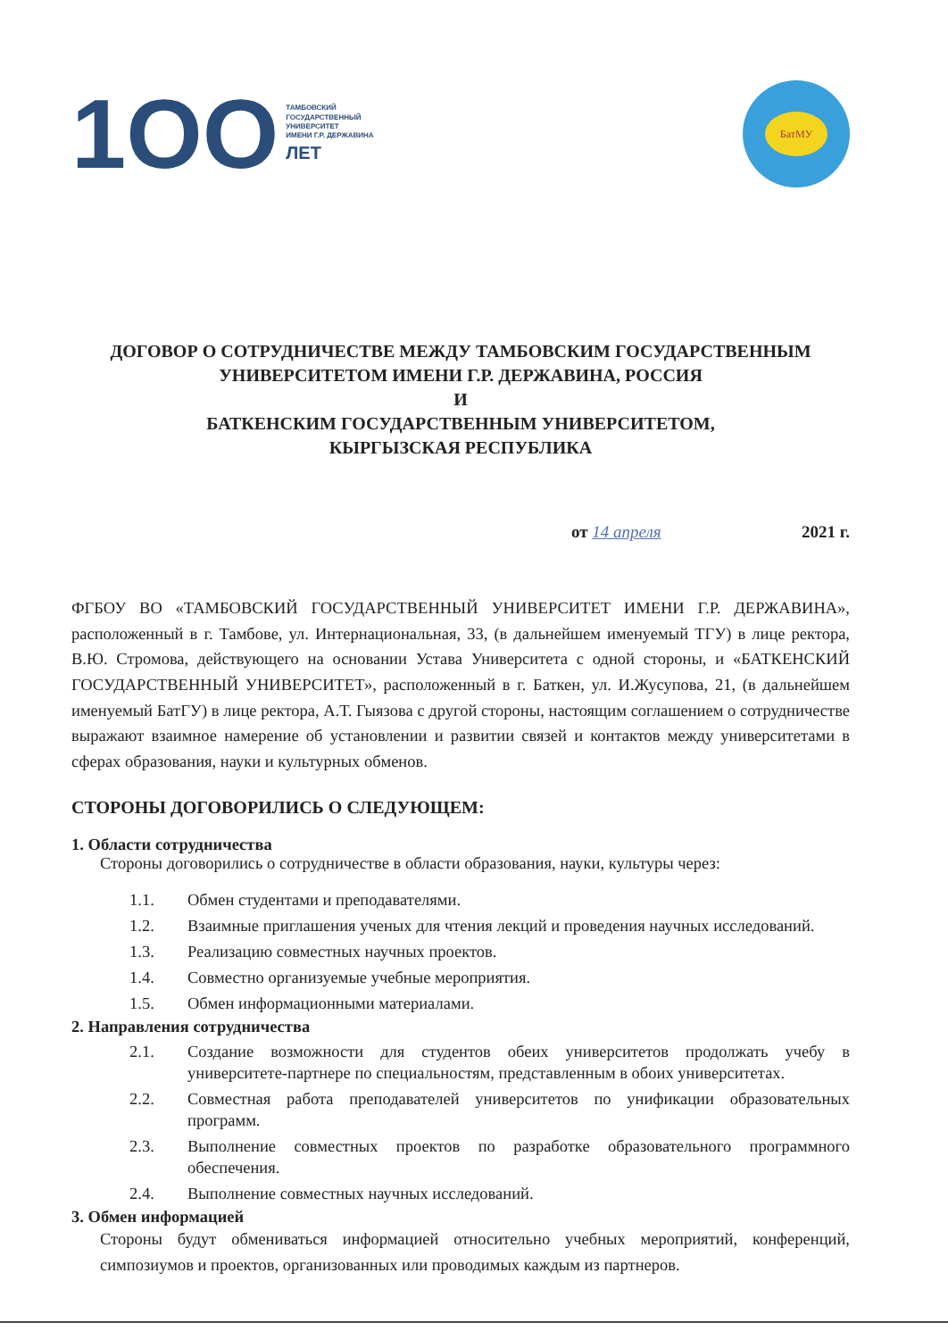1OO
ТАМБОВСКИЙ
ГОСУДАРСТВЕННЫЙ
УНИВЕРСИТЕТ
ИМЕНИ Г.Р. ДЕРЖАВИНА
ЛЕТ
БатМУ
ДОГОВОР О СОТРУДНИЧЕСТВЕ МЕЖДУ ТАМБОВСКИМ ГОСУДАРСТВЕННЫМ
УНИВЕРСИТЕТОМ ИМЕНИ Г.Р. ДЕРЖАВИНА, РОССИЯ
И
БАТКЕНСКИМ ГОСУДАРСТВЕННЫМ УНИВЕРСИТЕТОМ,
КЫРГЫЗСКАЯ РЕСПУБЛИКА
от 14 апреля 2021 г.
ФГБОУ ВО «ТАМБОВСКИЙ ГОСУДАРСТВЕННЫЙ УНИВЕРСИТЕТ ИМЕНИ Г.Р. ДЕРЖАВИНА», расположенный в г. Тамбове, ул. Интернациональная, 33, (в дальнейшем именуемый ТГУ) в лице ректора, В.Ю. Стромова, действующего на основании Устава Университета с одной стороны, и «БАТКЕНСКИЙ ГОСУДАРСТВЕННЫЙ УНИВЕРСИТЕТ», расположенный в г. Баткен, ул. И.Жусупова, 21, (в дальнейшем именуемый БатГУ) в лице ректора, А.Т. Гыязова с другой стороны, настоящим соглашением о сотрудничестве выражают взаимное намерение об установлении и развитии связей и контактов между университетами в сферах образования, науки и культурных обменов.
СТОРОНЫ ДОГОВОРИЛИСЬ О СЛЕДУЮЩЕМ:
1. Области сотрудничества
Стороны договорились о сотрудничестве в области образования, науки, культуры через:
1.1. Обмен студентами и преподавателями.
1.2. Взаимные приглашения ученых для чтения лекций и проведения научных исследований.
1.3. Реализацию совместных научных проектов.
1.4. Совместно организуемые учебные мероприятия.
1.5. Обмен информационными материалами.
2. Направления сотрудничества
2.1. Создание возможности для студентов обеих университетов продолжать учебу в университете-партнере по специальностям, представленным в обоих университетах.
2.2. Совместная работа преподавателей университетов по унификации образовательных программ.
2.3. Выполнение совместных проектов по разработке образовательного программного обеспечения.
2.4. Выполнение совместных научных исследований.
3. Обмен информацией
Стороны будут обмениваться информацией относительно учебных мероприятий, конференций, симпозиумов и проектов, организованных или проводимых каждым из партнеров.